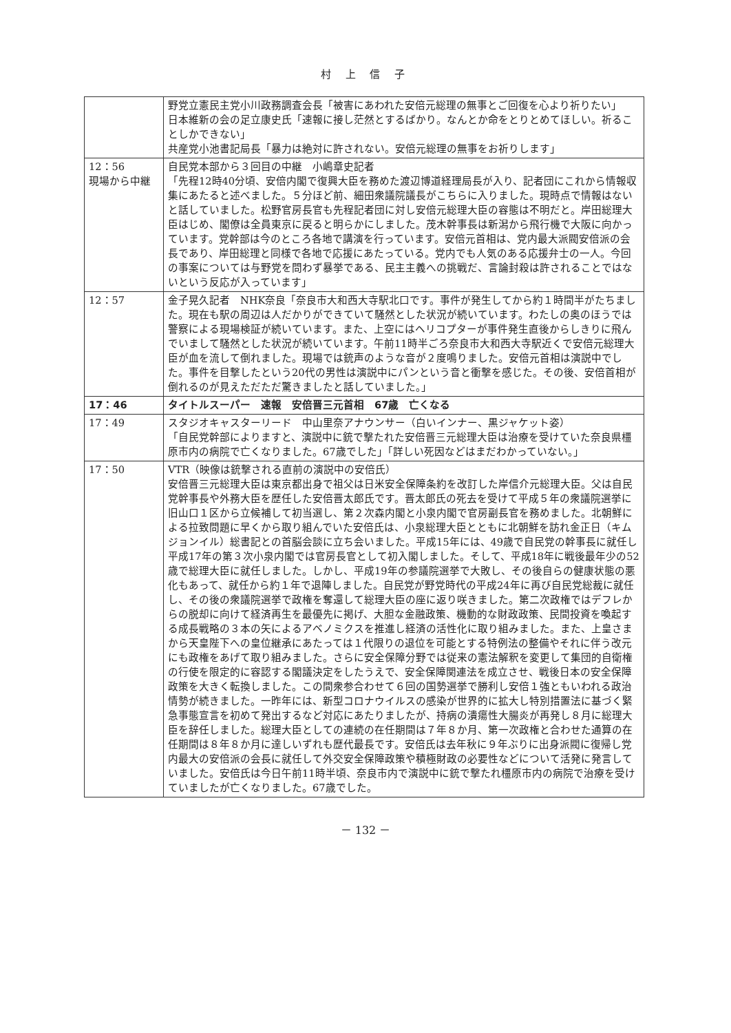村 上 信 子
| | 野党立憲民主党小川政務調査会長「被害にあわれた安倍元総理の無事とご回復を心より祈りたい」 日本維新の会の足立康史氏「速報に接し茫然とするばかり。なんとか命をとりとめてほしい。祈ることしかできない」 共産党小池書記局長「暴力は絶対に許されない。安倍元総理の無事をお祈りします」 |
| 12：56 現場から中継 | 自民党本部から３回目の中継 小嶋章史記者 「先程12時40分頃、安倍内閣で復興大臣を務めた渡辺博道経理局長が入り、記者団にこれから情報収集にあたると述べました。５分ほど前、細田衆議院議長がこちらに入りました。現時点で情報はないと話していました。松野官房長官も先程記者団に対し安倍元総理大臣の容態は不明だと。岸田総理大臣はじめ、閣僚は全員東京に戻ると明らかにしました。茂木幹事長は新潟から飛行機で大阪に向かっています。党幹部は今のところ各地で講演を行っています。安倍元首相は、党内最大派閥安倍派の会長であり、岸田総理と同様で各地で応援にあたっている。党内でも人気のある応援弁士の一人。今回の事案については与野党を問わず暴挙である、民主主義への挑戦だ、言論封殺は許されることではないという反応が入っています」 |
| 12：57 | 金子晃久記者 NHK奈良「奈良市大和西大寺駅北口です。事件が発生してから約１時間半がたちました。現在も駅の周辺は人だかりができていて騒然とした状況が続いています。わたしの奥のほうでは警察による現場検証が続いています。また、上空にはヘリコプターが事件発生直後からしきりに飛んでいまして騒然とした状況が続いています。午前11時半ごろ奈良市大和西大寺駅近くで安倍元総理大臣が血を流して倒れました。現場では銃声のような音が２度鳴りました。安倍元首相は演説中でした。事件を目撃したという20代の男性は演説中にパンという音と衝撃を感じた。その後、安倍首相が倒れるのが見えただただ驚きましたと話していました。」 |
| 17：46 | タイトルスーパー 速報 安倍晋三元首相 67歳 亡くなる |
| 17：49 | スタジオキャスターリード 中山里奈アナウンサー（白いインナー、黒ジャケット姿） 「自民党幹部によりますと、演説中に銃で撃たれた安倍晋三元総理大臣は治療を受けていた奈良県橿原市内の病院で亡くなりました。67歳でした」「詳しい死因などはまだわかっていない。」 |
| 17：50 | VTR（映像は銃撃される直前の演説中の安倍氏） 安倍晋三元総理大臣は東京都出身で祖父は日米安全保障条約を改訂した岸信介元総理大臣。父は自民党幹事長や外務大臣を歴任した安倍晋太郎氏です。晋太郎氏の死去を受けて平成５年の衆議院選挙に旧山口１区から立候補して初当選し、第２次森内閣と小泉内閣で官房副長官を務めました。北朝鮮による拉致問題に早くから取り組んでいた安倍氏は、小泉総理大臣とともに北朝鮮を訪れ金正日（キムジョンイル）総書記との首脳会談に立ち会いました。平成15年には、49歳で自民党の幹事長に就任し平成17年の第３次小泉内閣では官房長官として初入閣しました。そして、平成18年に戦後最年少の52歳で総理大臣に就任しました。しかし、平成19年の参議院選挙で大敗し、その後自らの健康状態の悪化もあって、就任から約１年で退陣しました。自民党が野党時代の平成24年に再び自民党総裁に就任し、その後の衆議院選挙で政権を奪還して総理大臣の座に返り咲きました。第二次政権ではデフレからの脱却に向けて経済再生を最優先に掲げ、大胆な金融政策、機動的な財政政策、民間投資を喚起する成長戦略の３本の矢によるアベノミクスを推進し経済の活性化に取り組みました。また、上皇さまから天皇陛下への皇位継承にあたっては１代限りの退位を可能とする特例法の整備やそれに伴う改元にも政権をあげて取り組みました。さらに安全保障分野では従来の憲法解釈を変更して集団的自衛権の行使を限定的に容認する閣議決定をしたうえで、安全保障関連法を成立させ、戦後日本の安全保障政策を大きく転換しました。この間衆参合わせて６回の国勢選挙で勝利し安倍１強ともいわれる政治情勢が続きました。一昨年には、新型コロナウイルスの感染が世界的に拡大し特別措置法に基づく緊急事態宣言を初めて発出するなど対応にあたりましたが、持病の潰瘍性大腸炎が再発し８月に総理大臣を辞任しました。総理大臣としての連続の在任期間は７年８か月、第一次政権と合わせた通算の在任期間は８年８か月に達しいずれも歴代最長です。安倍氏は去年秋に９年ぶりに出身派閥に復帰し党内最大の安倍派の会長に就任して外交安全保障政策や積極財政の必要性などについて活発に発言していました。安倍氏は今日午前11時半頃、奈良市内で演説中に銃で撃たれ橿原市内の病院で治療を受けていましたが亡くなりました。67歳でした。 |
－ 132 －